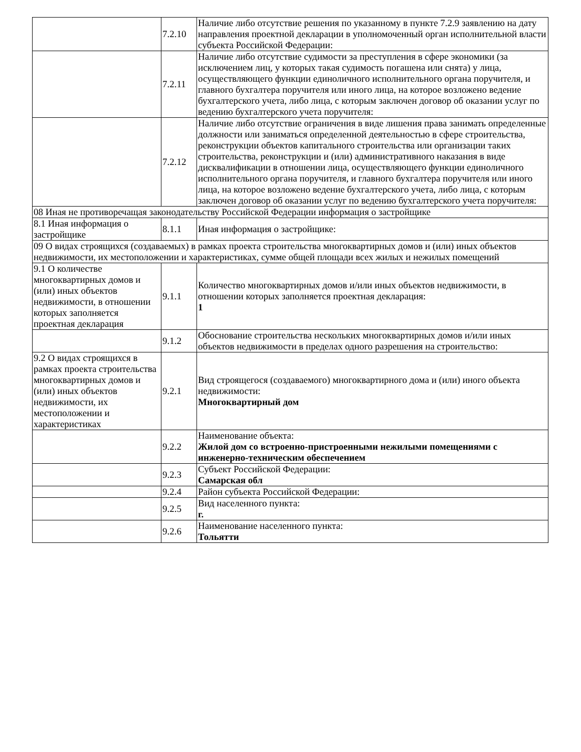| | 7.2.10 | Наличие либо отсутствие решения по указанному в пункте 7.2.9 заявлению на дату направления проектной декларации в уполномоченный орган исполнительной власти субъекта Российской Федерации: |
| | 7.2.11 | Наличие либо отсутствие судимости за преступления в сфере экономики (за исключением лиц, у которых такая судимость погашена или снята) у лица, осуществляющего функции единоличного исполнительного органа поручителя, и главного бухгалтера поручителя или иного лица, на которое возложено ведение бухгалтерского учета, либо лица, с которым заключен договор об оказании услуг по ведению бухгалтерского учета поручителя: |
| | 7.2.12 | Наличие либо отсутствие ограничения в виде лишения права занимать определенные должности или заниматься определенной деятельностью в сфере строительства, реконструкции объектов капитального строительства или организации таких строительства, реконструкции и (или) административного наказания в виде дисквалификации в отношении лица, осуществляющего функции единоличного исполнительного органа поручителя, и главного бухгалтера поручителя или иного лица, на которое возложено ведение бухгалтерского учета, либо лица, с которым заключен договор об оказании услуг по ведению бухгалтерского учета поручителя: |
| 08 Иная не противоречащая законодательству Российской Федерации информация о застройщике | | |
| 8.1 Иная информация о застройщике | 8.1.1 | Иная информация о застройщике: |
| 09 О видах строящихся (создаваемых) в рамках проекта строительства многоквартирных домов и (или) иных объектов недвижимости, их местоположении и характеристиках, сумме общей площади всех жилых и нежилых помещений | | |
| 9.1 О количестве многоквартирных домов и (или) иных объектов недвижимости, в отношении которых заполняется проектная декларация | 9.1.1 | Количество многоквартирных домов и/или иных объектов недвижимости, в отношении которых заполняется проектная декларация: 1 |
| | 9.1.2 | Обоснование строительства нескольких многоквартирных домов и/или иных объектов недвижимости в пределах одного разрешения на строительство: |
| 9.2 О видах строящихся в рамках проекта строительства многоквартирных домов и (или) иных объектов недвижимости, их местоположении и характеристиках | 9.2.1 | Вид строящегося (создаваемого) многоквартирного дома и (или) иного объекта недвижимости: Многоквартирный дом |
| | 9.2.2 | Наименование объекта: Жилой дом со встроенно-пристроенными нежилыми помещениями с инженерно-техническим обеспечением |
| | 9.2.3 | Субъект Российской Федерации: Самарская обл |
| | 9.2.4 | Район субъекта Российской Федерации: |
| | 9.2.5 | Вид населенного пункта: г. |
| | 9.2.6 | Наименование населенного пункта: Тольятти |